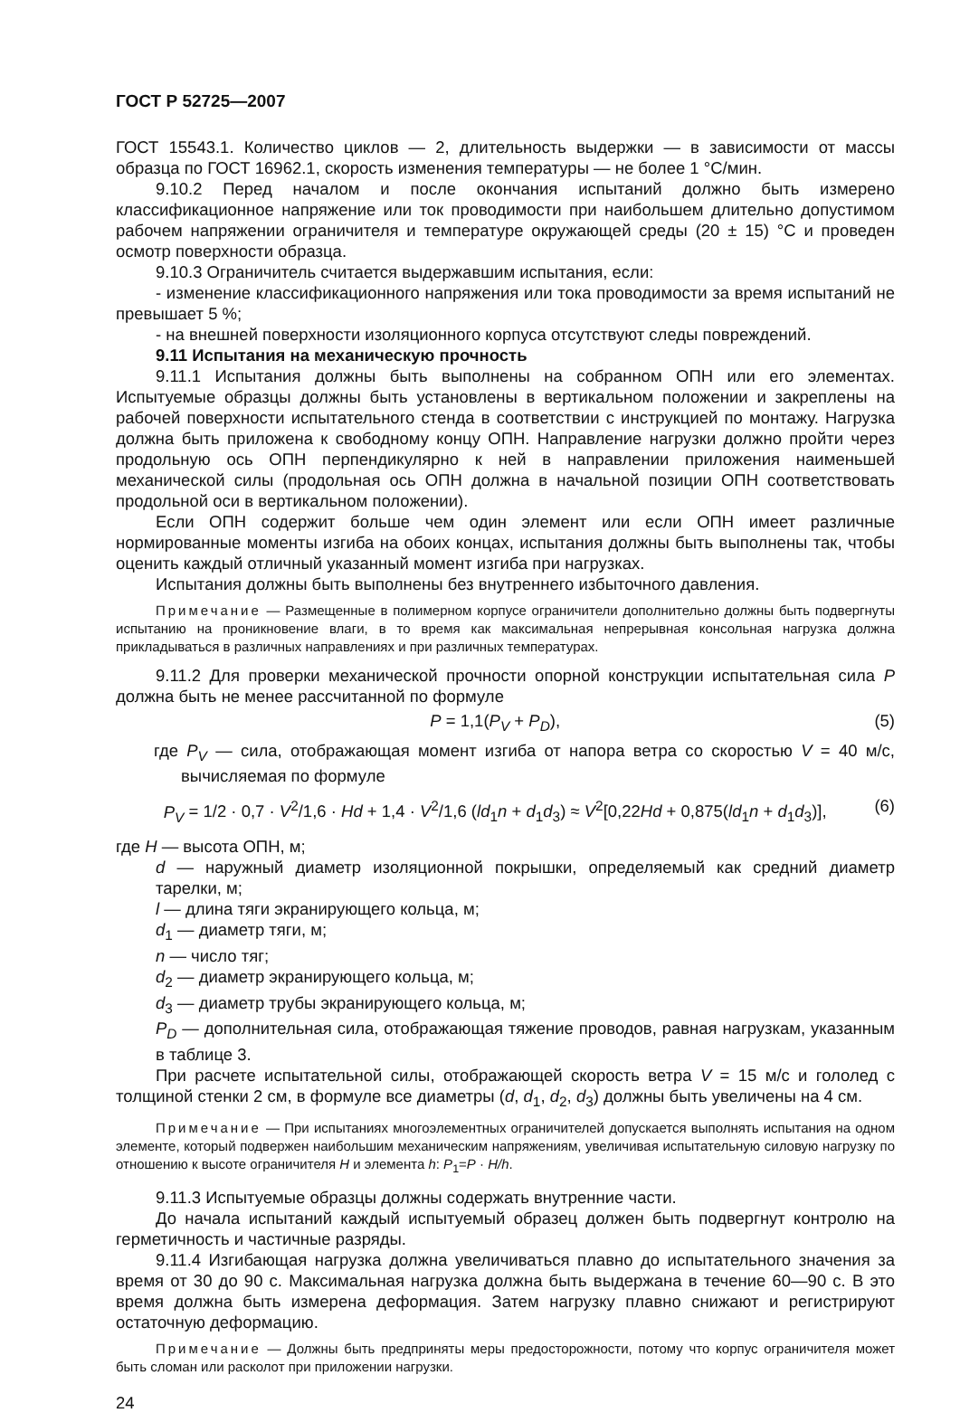ГОСТ Р 52725—2007
ГОСТ 15543.1. Количество циклов — 2, длительность выдержки — в зависимости от массы образца по ГОСТ 16962.1, скорость изменения температуры — не более 1 °С/мин.
9.10.2 Перед началом и после окончания испытаний должно быть измерено классификационное напряжение или ток проводимости при наибольшем длительно допустимом рабочем напряжении ограничителя и температуре окружающей среды (20 ± 15) °С и проведен осмотр поверхности образца.
9.10.3 Ограничитель считается выдержавшим испытания, если:
- изменение классификационного напряжения или тока проводимости за время испытаний не превышает 5 %;
- на внешней поверхности изоляционного корпуса отсутствуют следы повреждений.
9.11 Испытания на механическую прочность
9.11.1 Испытания должны быть выполнены на собранном ОПН или его элементах. Испытуемые образцы должны быть установлены в вертикальном положении и закреплены на рабочей поверхности испытательного стенда в соответствии с инструкцией по монтажу. Нагрузка должна быть приложена к свободному концу ОПН. Направление нагрузки должно пройти через продольную ось ОПН перпендикулярно к ней в направлении приложения наименьшей механической силы (продольная ось ОПН должна в начальной позиции ОПН соответствовать продольной оси в вертикальном положении).
Если ОПН содержит больше чем один элемент или если ОПН имеет различные нормированные моменты изгиба на обоих концах, испытания должны быть выполнены так, чтобы оценить каждый отличный указанный момент изгиба при нагрузках.
Испытания должны быть выполнены без внутреннего избыточного давления.
Примечание — Размещенные в полимерном корпусе ограничители дополнительно должны быть подвергнуты испытанию на проникновение влаги, в то время как максимальная непрерывная консольная нагрузка должна прикладываться в различных направлениях и при различных температурах.
9.11.2 Для проверки механической прочности опорной конструкции испытательная сила P должна быть не менее рассчитанной по формуле
P = 1,1(P<sub>V</sub> + P<sub>D</sub>), (5)
где P<sub>V</sub> — сила, отображающая момент изгиба от напора ветра со скоростью V = 40 м/с, вычисляемая по формуле
P<sub>V</sub> = 1/2 · 0,7 · V<sup>2</sup>/1,6 · Hd + 1,4 · V<sup>2</sup>/1,6 (ld<sub>1</sub>n + d<sub>1</sub>d<sub>3</sub>) ≈ V<sup>2</sup>[0,22Hd + 0,875(ld<sub>1</sub>n + d<sub>1</sub>d<sub>3</sub>)], (6)
где H — высота ОПН, м;
d — наружный диаметр изоляционной покрышки, определяемый как средний диаметр тарелки, м;
l — длина тяги экранирующего кольца, м;
d<sub>1</sub> — диаметр тяги, м;
n — число тяг;
d<sub>2</sub> — диаметр экранирующего кольца, м;
d<sub>3</sub> — диаметр трубы экранирующего кольца, м;
P<sub>D</sub> — дополнительная сила, отображающая тяжение проводов, равная нагрузкам, указанным в таблице 3.
При расчете испытательной силы, отображающей скорость ветра V = 15 м/с и гололед с толщиной стенки 2 см, в формуле все диаметры (d, d<sub>1</sub>, d<sub>2</sub>, d<sub>3</sub>) должны быть увеличены на 4 см.
Примечание — При испытаниях многоэлементных ограничителей допускается выполнять испытания на одном элементе, который подвержен наибольшим механическим напряжениям, увеличивая испытательную силовую нагрузку по отношению к высоте ограничителя H и элемента h: P<sub>1</sub>=P · H/h.
9.11.3 Испытуемые образцы должны содержать внутренние части.
До начала испытаний каждый испытуемый образец должен быть подвергнут контролю на герметичность и частичные разряды.
9.11.4 Изгибающая нагрузка должна увеличиваться плавно до испытательного значения за время от 30 до 90 с. Максимальная нагрузка должна быть выдержана в течение 60—90 с. В это время должна быть измерена деформация. Затем нагрузку плавно снижают и регистрируют остаточную деформацию.
Примечание — Должны быть предприняты меры предосторожности, потому что корпус ограничителя может быть сломан или расколот при приложении нагрузки.
24